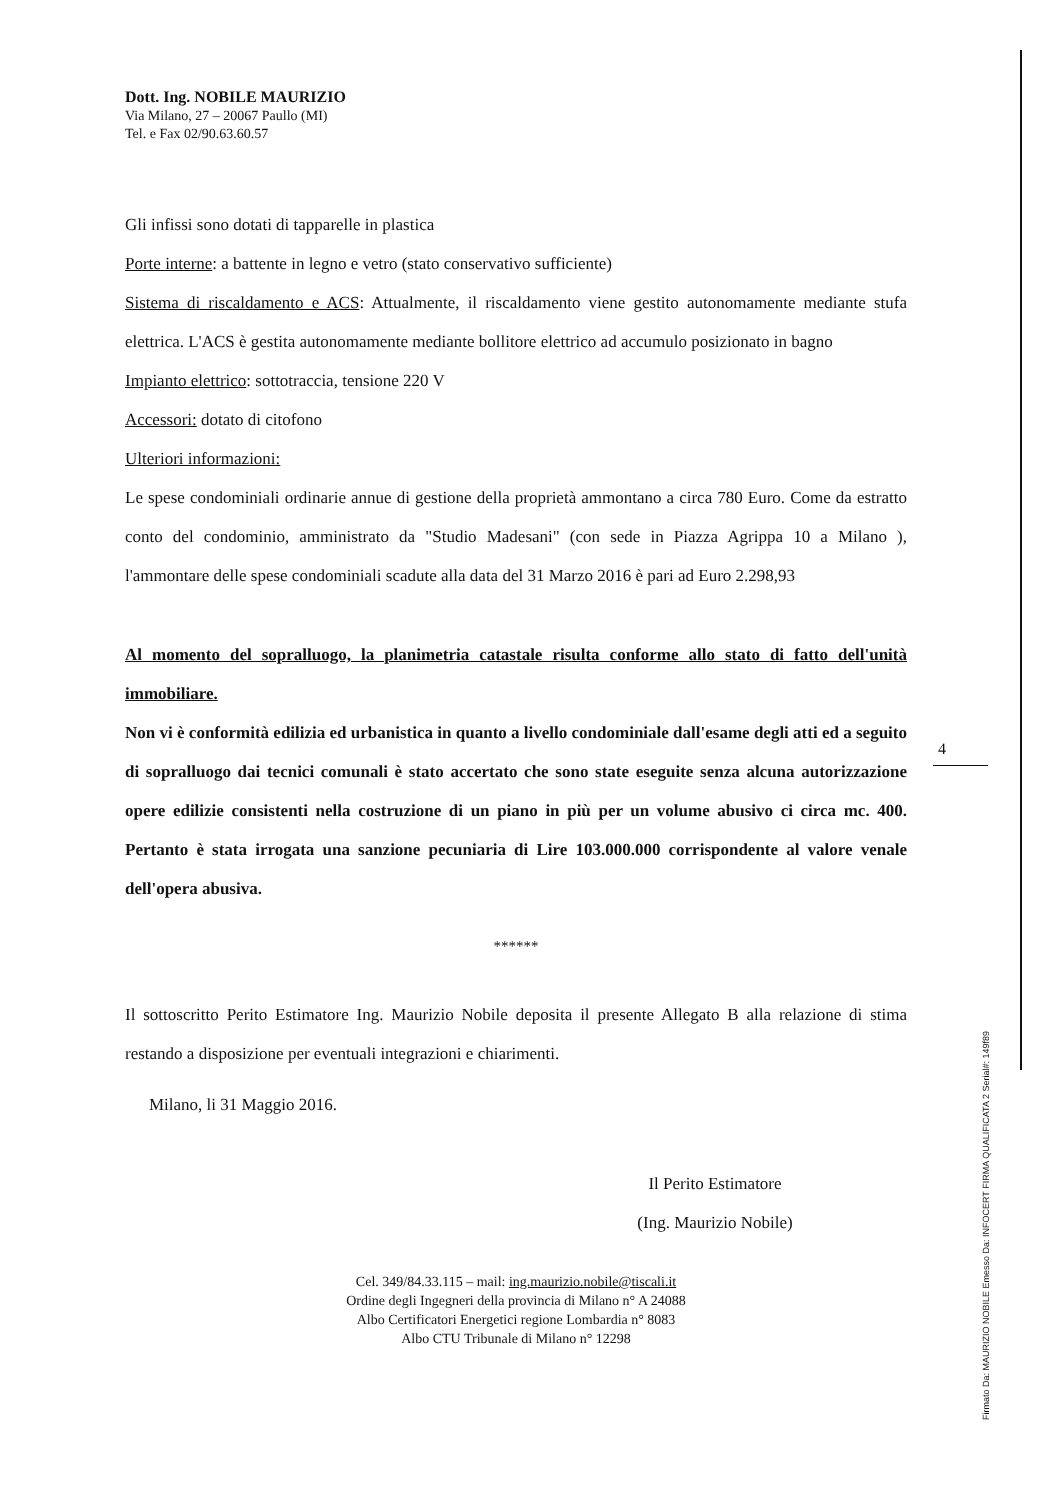4
Dott. Ing. NOBILE MAURIZIO
Via Milano, 27 – 20067 Paullo (MI)
Tel. e Fax 02/90.63.60.57
Gli infissi sono dotati di tapparelle in plastica
Porte interne: a battente in legno e vetro (stato conservativo sufficiente)
Sistema di riscaldamento e ACS: Attualmente, il riscaldamento viene gestito autonomamente mediante stufa elettrica. L'ACS è gestita autonomamente mediante bollitore elettrico ad accumulo posizionato in bagno
Impianto elettrico: sottotraccia, tensione 220 V
Accessori: dotato di citofono
Ulteriori informazioni:
Le spese condominiali ordinarie annue di gestione della proprietà ammontano a circa 780 Euro. Come da estratto conto del condominio, amministrato da "Studio Madesani" (con sede in Piazza Agrippa 10 a Milano ), l'ammontare delle spese condominiali scadute alla data del 31 Marzo 2016 è pari ad Euro 2.298,93
Al momento del sopralluogo, la planimetria catastale risulta conforme allo stato di fatto dell'unità immobiliare.
Non vi è conformità edilizia ed urbanistica in quanto a livello condominiale dall'esame degli atti ed a seguito di sopralluogo dai tecnici comunali è stato accertato che sono state eseguite senza alcuna autorizzazione opere edilizie consistenti nella costruzione di un piano in più per un volume abusivo ci circa mc. 400. Pertanto è stata irrogata una sanzione pecuniaria di Lire 103.000.000 corrispondente al valore venale dell'opera abusiva.
******
Il sottoscritto Perito Estimatore Ing. Maurizio Nobile deposita il presente Allegato B alla relazione di stima restando a disposizione per eventuali integrazioni e chiarimenti.
Milano, li 31 Maggio 2016.
Il Perito Estimatore
(Ing. Maurizio Nobile)
Cel. 349/84.33.115 – mail: ing.maurizio.nobile@tiscali.it
Ordine degli Ingegneri della provincia di Milano n° A 24088
Albo Certificatori Energetici regione Lombardia n° 8083
Albo CTU Tribunale di Milano n° 12298
Firmato Da: MAURIZIO NOBILE Emesso Da: INFOCERT FIRMA QUALIFICATA 2 Serial#: 149f89